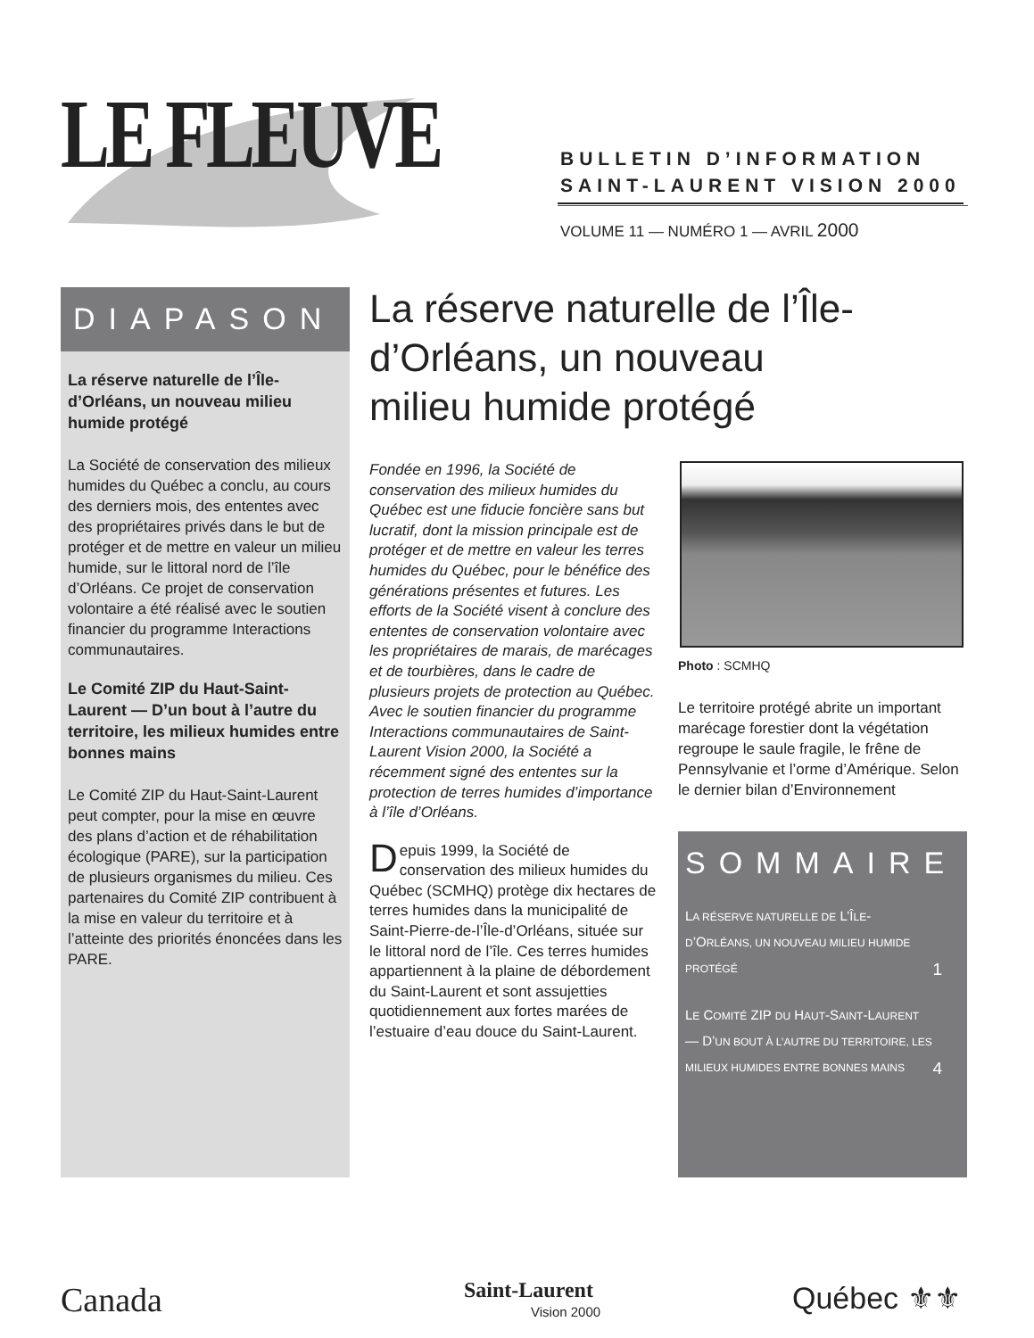LE FLEUVE
BULLETIN D’INFORMATION
SAINT-LAURENT VISION 2000
VOLUME 11 — NUMÉRO 1 — AVRIL 2000
DIAPASON
La réserve naturelle de l’Île-d’Orléans, un nouveau milieu humide protégé
La Société de conservation des milieux humides du Québec a conclu, au cours des derniers mois, des ententes avec des propriétaires privés dans le but de protéger et de mettre en valeur un milieu humide, sur le littoral nord de l’île d’Orléans. Ce projet de conservation volontaire a été réalisé avec le soutien financier du programme Interactions communautaires.
Le Comité ZIP du Haut-Saint-Laurent — D’un bout à l’autre du territoire, les milieux humides entre bonnes mains
Le Comité ZIP du Haut-Saint-Laurent peut compter, pour la mise en œuvre des plans d’action et de réhabilitation écologique (PARE), sur la participation de plusieurs organismes du milieu. Ces partenaires du Comité ZIP contribuent à la mise en valeur du territoire et à l’atteinte des priorités énoncées dans les PARE.
La réserve naturelle de l’Île-d’Orléans, un nouveau milieu humide protégé
Fondée en 1996, la Société de conservation des milieux humides du Québec est une fiducie foncière sans but lucratif, dont la mission principale est de protéger et de mettre en valeur les terres humides du Québec, pour le bénéfice des générations présentes et futures. Les efforts de la Société visent à conclure des ententes de conservation volontaire avec les propriétaires de marais, de marécages et de tourbières, dans le cadre de plusieurs projets de protection au Québec. Avec le soutien financier du programme Interactions communautaires de Saint-Laurent Vision 2000, la Société a récemment signé des ententes sur la protection de terres humides d’importance à l’île d’Orléans.
D epuis 1999, la Société de conservation des milieux humides du Québec (SCMHQ) protège dix hectares de terres humides dans la municipalité de Saint-Pierre-de-l’Île-d’Orléans, située sur le littoral nord de l’île. Ces terres humides appartiennent à la plaine de débordement du Saint-Laurent et sont assujetties quotidiennement aux fortes marées de l’estuaire d’eau douce du Saint-Laurent.
Photo : SCMHQ
Le territoire protégé abrite un important marécage forestier dont la végétation regroupe le saule fragile, le frêne de Pennsylvanie et l’orme d’Amérique. Selon le dernier bilan d’Environnement
SOMMAIRE
LA RÉSERVE NATURELLE DE L’ÎLE-D’ORLÉANS, UN NOUVEAU MILIEU HUMIDE PROTÉGÉ 1
LE COMITÉ ZIP DU HAUT-SAINT-LAURENT — D’UN BOUT À L’AUTRE DU TERRITOIRE, LES MILIEUX HUMIDES ENTRE BONNES MAINS 4
Canada
Saint-Laurent
Vision 2000
Québec ⚜⚜